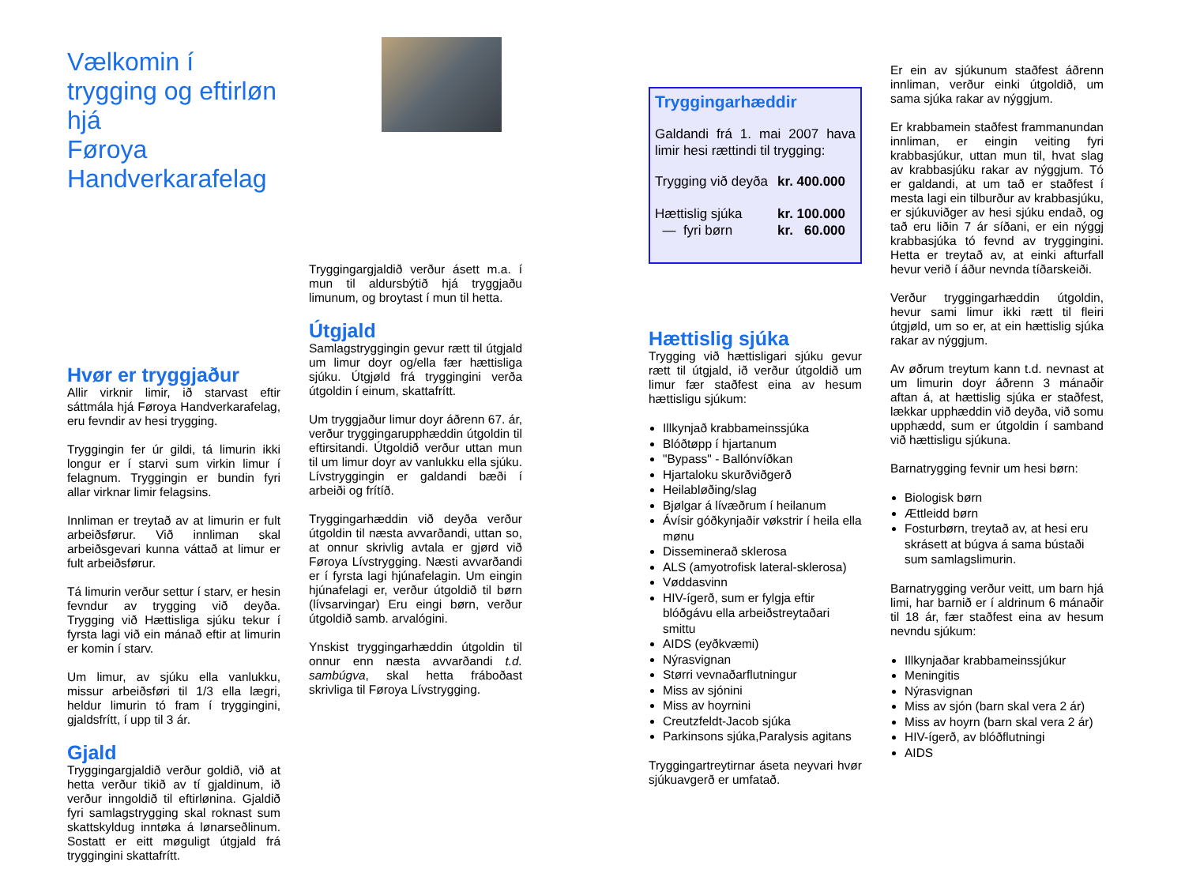Vælkomin í
trygging og eftirløn hjá
Føroya Handverkarafelag
Hvør er tryggjaður
Allir virknir limir, ið starvast eftir sáttmála hjá Føroya Handverkarafelag, eru fevndir av hesi trygging.
Tryggingin fer úr gildi, tá limurin ikki longur er í starvi sum virkin limur í felagnum. Tryggingin er bundin fyri allar virknar limir felagsins.
Innliman er treytað av at limurin er fult arbeiðsførur. Við innliman skal arbeiðsgevari kunna váttað at limur er fult arbeiðsførur.
Tá limurin verður settur í starv, er hesin fevndur av trygging við deyða. Trygging við Hættisliga sjúku tekur í fyrsta lagi við ein mánað eftir at limurin er komin í starv.
Um limur, av sjúku ella vanlukku, missur arbeiðsføri til 1/3 ella lægri, heldur limurin tó fram í tryggingini, gjaldsfrítt, í upp til 3 ár.
Gjald
Tryggingargjaldið verður goldið, við at hetta verður tikið av tí gjaldinum, ið verður inngoldið til eftirlønina. Gjaldið fyri samlagstrygging skal roknast sum skattskyldug inntøka á lønarseðlinum. Sostatt er eitt møguligt útgjald frá tryggingini skattafrítt.
Tryggingargjaldið verður ásett m.a. í mun til aldursbýtið hjá tryggjaðu limunum, og broytast í mun til hetta.
Útgjald
Samlagstryggingin gevur rætt til útgjald um limur doyr og/ella fær hættisliga sjúku. Útgjøld frá tryggingini verða útgoldin í einum, skattafrítt.
Um tryggjaður limur doyr áðrenn 67. ár, verður tryggingarupphæddin útgoldin til eftirsitandi. Útgoldið verður uttan mun til um limur doyr av vanlukku ella sjúku. Lívstryggingin er galdandi bæði í arbeiði og frítíð.
Tryggingarhæddin við deyða verður útgoldin til næsta avvarðandi, uttan so, at onnur skrivlig avtala er gjørd við Føroya Lívstrygging. Næsti avvarðandi er í fyrsta lagi hjúnafelagin. Um eingin hjúnafelagi er, verður útgoldið til børn (lívsarvingar) Eru eingi børn, verður útgoldið samb. arvalógini.
Ynskist tryggingarhæddin útgoldin til onnur enn næsta avvarðandi t.d. sambúgva, skal hetta fráboðast skrivliga til Føroya Lívstrygging.
Tryggingarhæddir
Galdandi frá 1. mai 2007 hava limir hesi rættindi til trygging:
| Trygging við deyða | kr. 400.000 |
| Hættislig sjúka | kr. 100.000 |
| — fyri børn | kr. 60.000 |
Hættislig sjúka
Trygging við hættisligari sjúku gevur rætt til útgjald, ið verður útgoldið um limur fær staðfest eina av hesum hættisligu sjúkum:
Illkynjað krabbameinssjúka
Blóðtøpp í hjartanum
"Bypass" - Ballónvíðkan
Hjartaloku skurðviðgerð
Heilabløðing/slag
Bjølgar á lívæðrum í heilanum
Ávísir góðkynjaðir vøkstrir í heila ella mønu
Disseminerað sklerosa
ALS (amyotrofisk lateral-sklerosa)
Vøddasvinn
HIV-ígerð, sum er fylgja eftir blóðgávu ella arbeiðstreytaðari smittu
AIDS (eyðkvæmi)
Nýrasvignan
Størri vevnaðarflutningur
Miss av sjónini
Miss av hoyrnini
Creutzfeldt-Jacob sjúka
Parkinsons sjúka,Paralysis agitans
Tryggingartreytirnar áseta neyvari hvør sjúkuavgerð er umfatað.
Er ein av sjúkunum staðfest áðrenn innliman, verður einki útgoldið, um sama sjúka rakar av nýggjum.
Er krabbamein staðfest frammanundan innliman, er eingin veiting fyri krabbasjúkur, uttan mun til, hvat slag av krabbasjúku rakar av nýggjum. Tó er galdandi, at um tað er staðfest í mesta lagi ein tilburður av krabbasjúku, er sjúkuviðger av hesi sjúku endað, og tað eru liðin 7 ár síðani, er ein nýggj krabbasjúka tó fevnd av tryggingini. Hetta er treytað av, at einki afturfall hevur verið í áður nevnda tíðarskeiði.
Verður tryggingarhæddin útgoldin, hevur sami limur ikki rætt til fleiri útgjøld, um so er, at ein hættislig sjúka rakar av nýggjum.
Av øðrum treytum kann t.d. nevnast at um limurin doyr áðrenn 3 mánaðir aftan á, at hættislig sjúka er staðfest, lækkar upphæddin við deyða, við somu upphædd, sum er útgoldin í samband við hættisligu sjúkuna.
Barnatrygging fevnir um hesi børn:
Biologisk børn
Ættleidd børn
Fosturbørn, treytað av, at hesi eru skrásett at búgva á sama bústaði sum samlagslimurin.
Barnatrygging verður veitt, um barn hjá limi, har barnið er í aldrinum 6 mánaðir til 18 ár, fær staðfest eina av hesum nevndu sjúkum:
Illkynjaðar krabbameinssjúkur
Meningitis
Nýrasvignan
Miss av sjón (barn skal vera 2 ár)
Miss av hoyrn (barn skal vera 2 ár)
HIV-ígerð, av blóðflutningi
AIDS